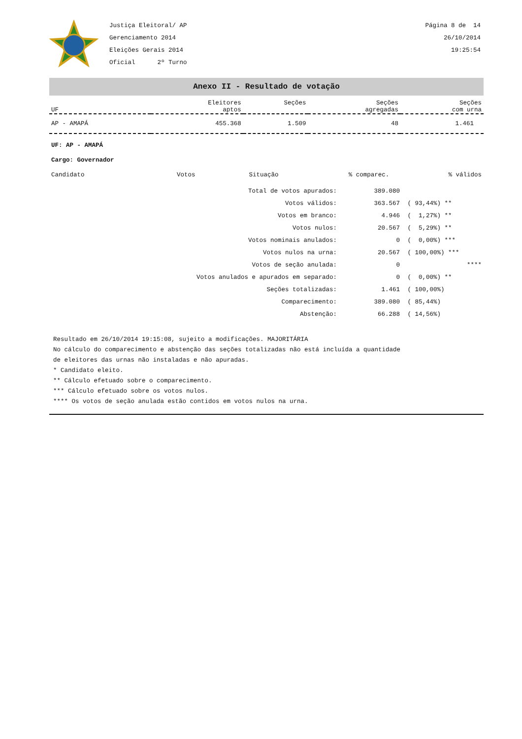Justiça Eleitoral/ AP
Gerenciamento 2014
Eleições Gerais 2014
Oficial 2º Turno
Página 8 de 14
26/10/2014
19:25:54
Anexo II - Resultado de votação
| UF | Eleitores aptos | Seções | Seções agregadas | Seções com urna |
| --- | --- | --- | --- | --- |
| AP - AMAPÁ | 455.368 | 1.509 | 48 | 1.461 |
UF: AP - AMAPÁ
Cargo: Governador
| Candidato | Votos | Situação | % comparec. | % válidos |
| Total de votos apurados: | 389.080 | |
| Votos válidos: | 363.567 | ( 93,44%) ** |
| Votos em branco: | 4.946 | ( 1,27%) ** |
| Votos nulos: | 20.567 | ( 5,29%) ** |
| Votos nominais anulados: | 0 | ( 0,00%) *** |
| Votos nulos na urna: | 20.567 | ( 100,00%) *** |
| Votos de seção anulada: | 0 | **** |
| Votos anulados e apurados em separado: | 0 | ( 0,00%) ** |
| Seções totalizadas: | 1.461 | ( 100,00%) |
| Comparecimento: | 389.080 | ( 85,44%) |
| Abstenção: | 66.288 | ( 14,56%) |
Resultado em 26/10/2014 19:15:08, sujeito a modificações. MAJORITÁRIA
No cálculo do comparecimento e abstenção das seções totalizadas não está incluída a quantidade
de eleitores das urnas não instaladas e não apuradas.
* Candidato eleito.
** Cálculo efetuado sobre o comparecimento.
*** Cálculo efetuado sobre os votos nulos.
**** Os votos de seção anulada estão contidos em votos nulos na urna.